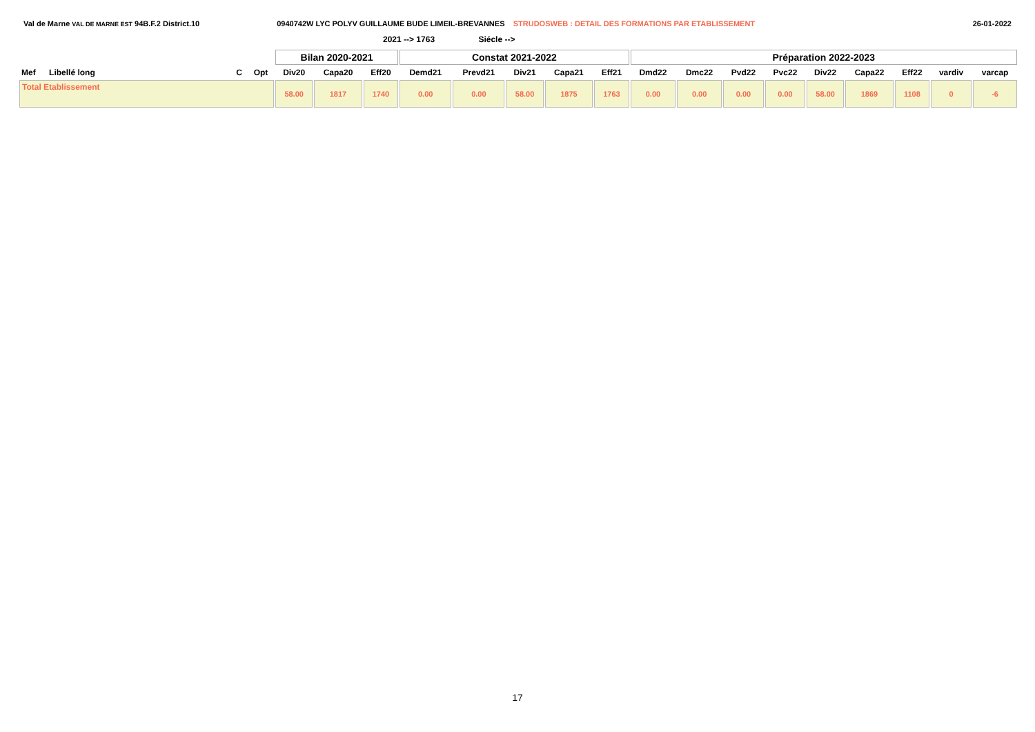Val de Marne VAL DE MARNE EST 94B.F.2 District.10
0940742W LYC POLYV GUILLAUME BUDE LIMEIL-BREVANNES STRUDOSWEB : DETAIL DES FORMATIONS PAR ETABLISSEMENT
26-01-2022
2021 --> 1763 Siécle -->
| | | | | Bilan 2020-2021 | | | Constat 2021-2022 | | | | | Préparation 2022-2023 | | | | | | | | |
| Mef | Libellé long | C | Opt | Div20 | Capa20 | Eff20 | Demd21 | Prevd21 | Div21 | Capa21 | Eff21 | Dmd22 | Dmc22 | Pvd22 | Pvc22 | Div22 | Capa22 | Eff22 | vardiv | varcap |
| Total Etablissement | | | | 58.00 | 1817 | 1740 | 0.00 | 0.00 | 58.00 | 1875 | 1763 | 0.00 | 0.00 | 0.00 | 0.00 | 58.00 | 1869 | 1108 | 0 | -6 |
17